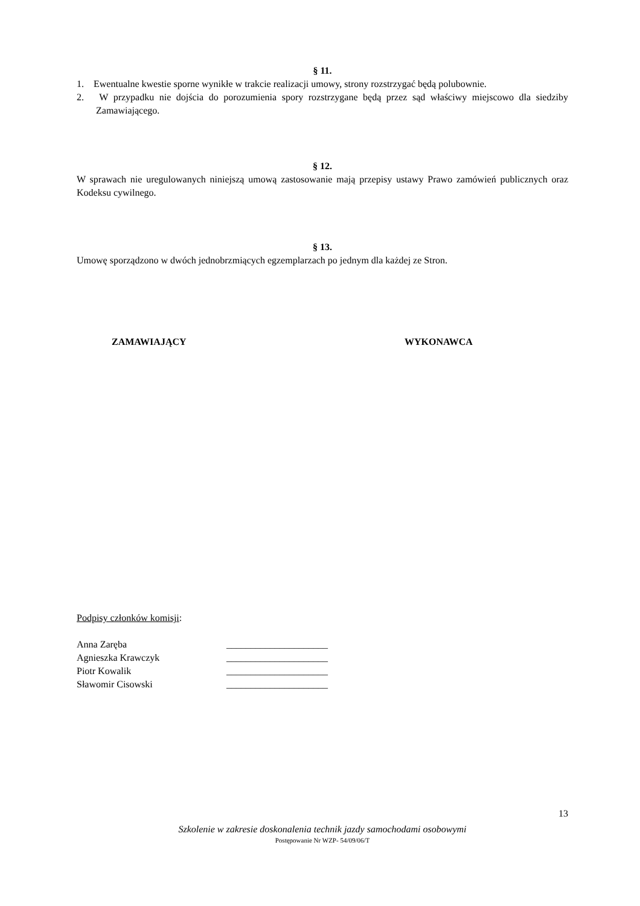§ 11.
1. Ewentualne kwestie sporne wynikłe w trakcie realizacji umowy, strony rozstrzygać będą polubownie.
2. W przypadku nie dojścia do porozumienia spory rozstrzygane będą przez sąd właściwy miejscowo dla siedziby Zamawiającego.
§ 12.
W sprawach nie uregulowanych niniejszą umową zastosowanie mają przepisy ustawy Prawo zamówień publicznych oraz Kodeksu cywilnego.
§ 13.
Umowę sporządzono w dwóch jednobrzmiących egzemplarzach po jednym dla każdej ze Stron.
ZAMAWIAJĄCY WYKONAWCA
Podpisy członków komisji:
Anna Zaręba _____________________
Agnieszka Krawczyk _____________________
Piotr Kowalik _____________________
Sławomir Cisowski _____________________
13
Szkolenie w zakresie doskonalenia technik jazdy samochodami osobowymi
Postępowanie Nr WZP- 54/09/06/T